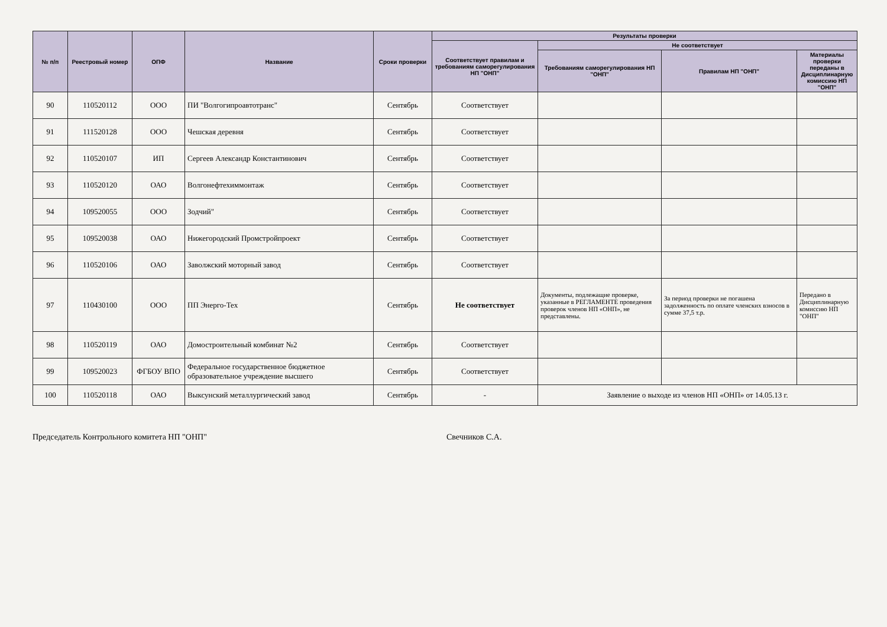| № п/п | Реестровый номер | ОПФ | Название | Сроки проверки | Результаты проверки | | | |
| --- | --- | --- | --- | --- | --- | --- | --- | --- |
| | | | | | Соответствует правилам и требованиям саморегулирования НП "ОНП" | Не соответствует | | |
| | | | | | | Требованиям саморегулирования НП "ОНП" | Правилам НП "ОНП" | Материалы проверки переданы в Дисциплинарную комиссию НП "ОНП" |
| 90 | 110520112 | ООО | ПИ "Волгогипроавтотранс" | Сентябрь | Соответствует | | | |
| 91 | 111520128 | ООО | Чешская деревня | Сентябрь | Соответствует | | | |
| 92 | 110520107 | ИП | Сергеев Александр Константинович | Сентябрь | Соответствует | | | |
| 93 | 110520120 | ОАО | Волгонефтехиммонтаж | Сентябрь | Соответствует | | | |
| 94 | 109520055 | ООО | Зодчий" | Сентябрь | Соответствует | | | |
| 95 | 109520038 | ОАО | Нижегородский Промстройпроект | Сентябрь | Соответствует | | | |
| 96 | 110520106 | ОАО | Заволжский моторный завод | Сентябрь | Соответствует | | | |
| 97 | 110430100 | ООО | ПП Энерго-Тех | Сентябрь | Не соответствует | Документы, подлежащие проверке, указанные в РЕГЛАМЕНТЕ проведения проверок членов НП «ОНП», не представлены. | За период проверки не погашена задолженность по оплате членских взносов в сумме 37,5 т.р. | Передано в Дисциплинарную комиссию НП "ОНП" |
| 98 | 110520119 | ОАО | Домостроительный комбинат №2 | Сентябрь | Соответствует | | | |
| 99 | 109520023 | ФГБОУ ВПО | Федеральное государственное бюджетное образовательное учреждение высшего | Сентябрь | Соответствует | | | |
| 100 | 110520118 | ОАО | Выксунский металлургический завод | Сентябрь | - | Заявление о выходе из членов НП «ОНП» от 14.05.13 г. | | |
Председатель Контрольного комитета НП "ОНП" Свечников С.А.